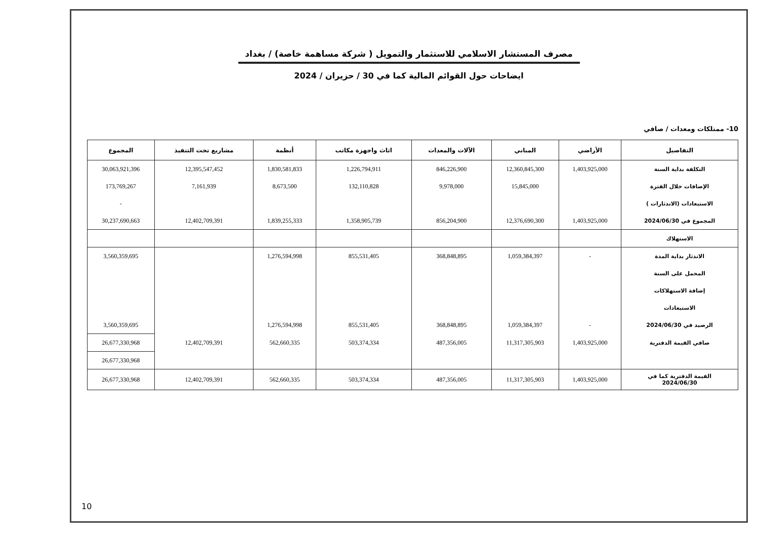مصرف المستشار الاسلامي للاستثمار والتمويل ( شركة مساهمة خاصة) / بغداد
ايضاحات حول القوائم المالية كما في 30 / حزيران / 2024
10- ممتلكات ومعدات / صافي
| التفاصيل | الأراضي | المباني | الآلات والمعدات | اثاث واجهزة مكاتب | أنظمة | مشاريع تحت التنفيذ | المجموع |
| --- | --- | --- | --- | --- | --- | --- | --- |
| التكلفة بداية السنة | 1,403,925,000 | 12,360,845,300 | 846,226,900 | 1,226,794,911 | 1,830,581,833 | 12,395,547,452 | 30,063,921,396 |
| الإضافات خلال الفترة | | 15,845,000 | 9,978,000 | 132,110,828 | 8,673,500 | 7,161,939 | 173,769,267 |
| الاستبعادات (الاندثارات ) | | | | | | | - |
| المجموع في 2024/06/30 | 1,403,925,000 | 12,376,690,300 | 856,204,900 | 1,358,905,739 | 1,839,255,333 | 12,402,709,391 | 30,237,690,663 |
| الاستهلاك | | | | | | | |
| الاندثار بداية المدة | - | 1,059,384,397 | 368,848,895 | 855,531,405 | 1,276,594,998 | | 3,560,359,695 |
| المحمل على السنة | | | | | | | |
| إضافة الاستهلاكات | | | | | | | |
| الاستبعادات | | | | | | | |
| الرصيد في 2024/06/30 | - | 1,059,384,397 | 368,848,895 | 855,531,405 | 1,276,594,998 | | 3,560,359,695 |
| صافي القيمة الدفترية | 1,403,925,000 | 11,317,305,903 | 487,356,005 | 503,374,334 | 562,660,335 | 12,402,709,391 | 26,677,330,968 |
| | | | | | | | 26,677,330,968 |
| القيمة الدفترية كما في 2024/06/30 | 1,403,925,000 | 11,317,305,903 | 487,356,005 | 503,374,334 | 562,660,335 | 12,402,709,391 | 26,677,330,968 |
10